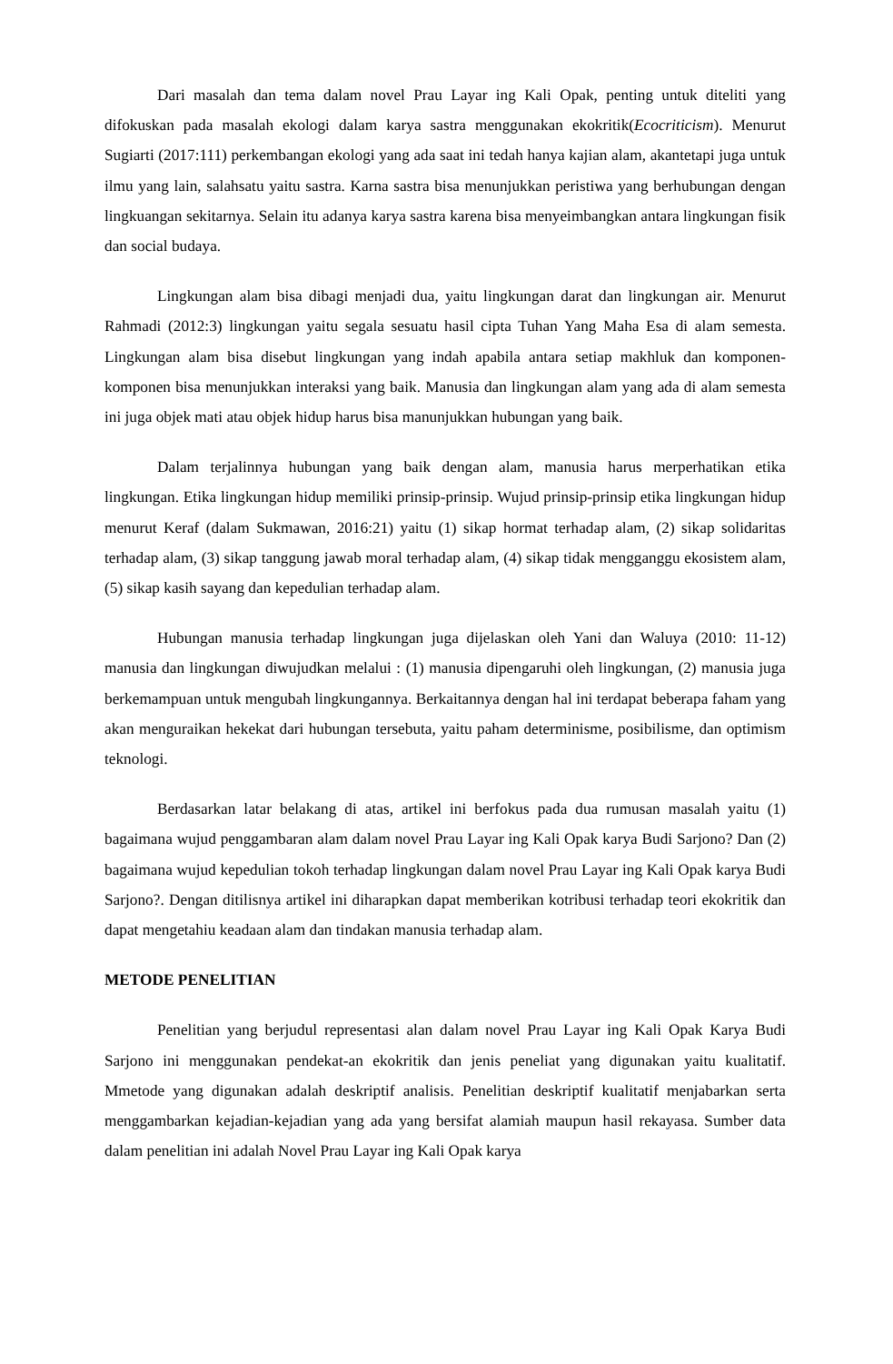Dari masalah dan tema dalam novel Prau Layar ing Kali Opak, penting untuk diteliti yang difokuskan pada masalah ekologi dalam karya sastra menggunakan ekokritik(Ecocriticism). Menurut Sugiarti (2017:111) perkembangan ekologi yang ada saat ini tedah hanya kajian alam, akantetapi juga untuk ilmu yang lain, salahsatu yaitu sastra. Karna sastra bisa menunjukkan peristiwa yang berhubungan dengan lingkuangan sekitarnya. Selain itu adanya karya sastra karena bisa menyeimbangkan antara lingkungan fisik dan social budaya.
Lingkungan alam bisa dibagi menjadi dua, yaitu lingkungan darat dan lingkungan air. Menurut Rahmadi (2012:3) lingkungan yaitu segala sesuatu hasil cipta Tuhan Yang Maha Esa di alam semesta. Lingkungan alam bisa disebut lingkungan yang indah apabila antara setiap makhluk dan komponen-komponen bisa menunjukkan interaksi yang baik. Manusia dan lingkungan alam yang ada di alam semesta ini juga objek mati atau objek hidup harus bisa manunjukkan hubungan yang baik.
Dalam terjalinnya hubungan yang baik dengan alam, manusia harus merperhatikan etika lingkungan. Etika lingkungan hidup memiliki prinsip-prinsip. Wujud prinsip-prinsip etika lingkungan hidup menurut Keraf (dalam Sukmawan, 2016:21) yaitu (1) sikap hormat terhadap alam, (2) sikap solidaritas terhadap alam, (3) sikap tanggung jawab moral terhadap alam, (4) sikap tidak mengganggu ekosistem alam, (5) sikap kasih sayang dan kepedulian terhadap alam.
Hubungan manusia terhadap lingkungan juga dijelaskan oleh Yani dan Waluya (2010: 11-12) manusia dan lingkungan diwujudkan melalui : (1) manusia dipengaruhi oleh lingkungan, (2) manusia juga berkemampuan untuk mengubah lingkungannya. Berkaitannya dengan hal ini terdapat beberapa faham yang akan menguraikan hekekat dari hubungan tersebuta, yaitu paham determinisme, posibilisme, dan optimism teknologi.
Berdasarkan latar belakang di atas, artikel ini berfokus pada dua rumusan masalah yaitu (1) bagaimana wujud penggambaran alam dalam novel Prau Layar ing Kali Opak karya Budi Sarjono? Dan (2) bagaimana wujud kepedulian tokoh terhadap lingkungan dalam novel Prau Layar ing Kali Opak karya Budi Sarjono?. Dengan ditilisnya artikel ini diharapkan dapat memberikan kotribusi terhadap teori ekokritik dan dapat mengetahiu keadaan alam dan tindakan manusia terhadap alam.
METODE PENELITIAN
Penelitian yang berjudul representasi alan dalam novel Prau Layar ing Kali Opak Karya Budi Sarjono ini menggunakan pendekat-an ekokritik dan jenis peneliat yang digunakan yaitu kualitatif. Mmetode yang digunakan adalah deskriptif analisis. Penelitian deskriptif kualitatif menjabarkan serta menggambarkan kejadian-kejadian yang ada yang bersifat alamiah maupun hasil rekayasa. Sumber data dalam penelitian ini adalah Novel Prau Layar ing Kali Opak karya